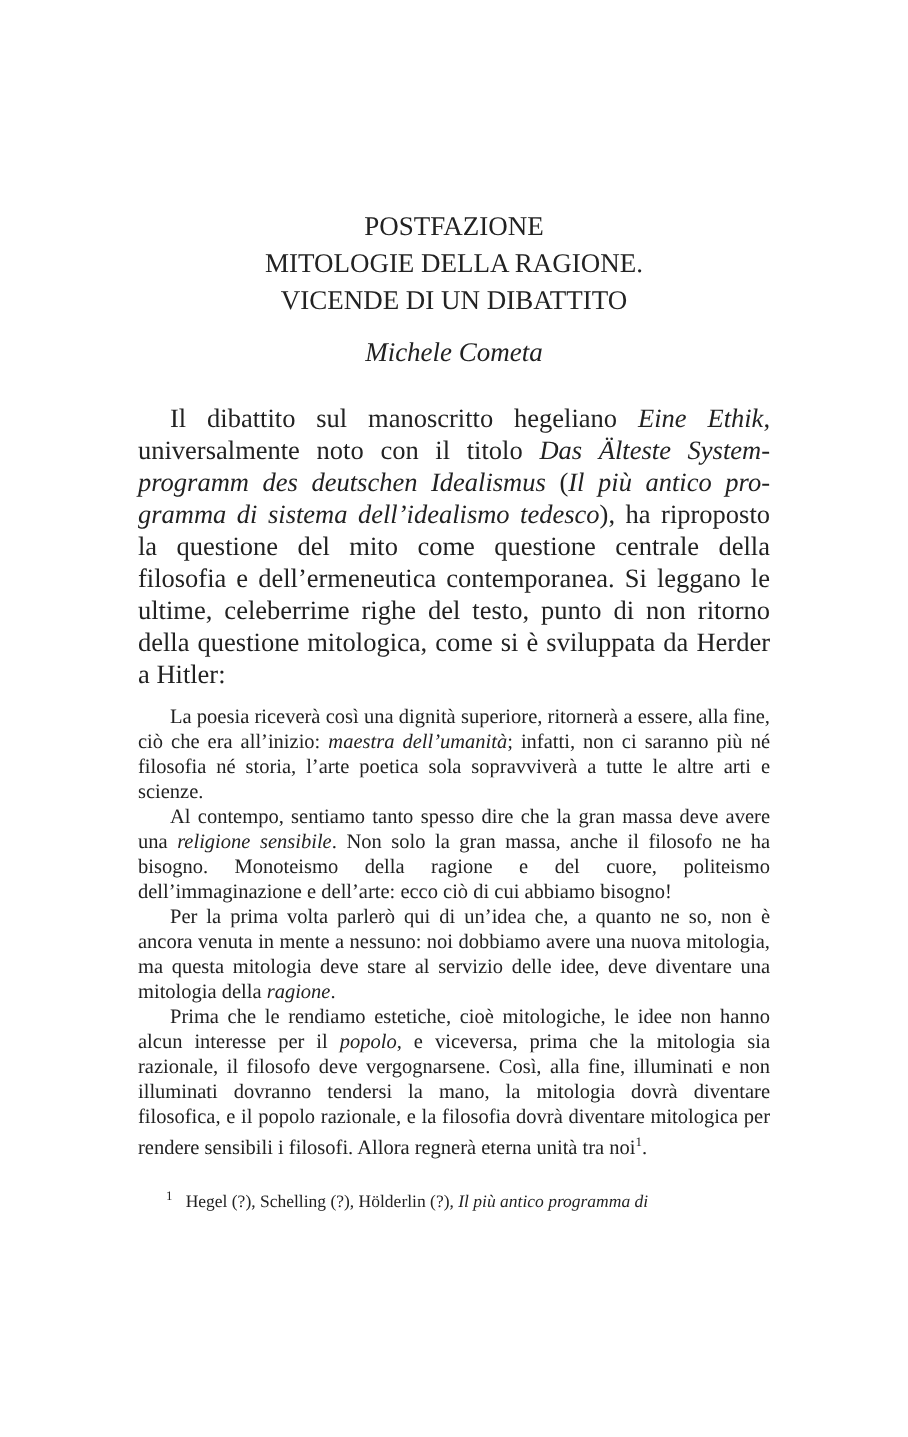POSTFAZIONE
MITOLOGIE DELLA RAGIONE.
VICENDE DI UN DIBATTITO
Michele Cometa
Il dibattito sul manoscritto hegeliano Eine Ethik, universalmente noto con il titolo Das Älteste System­programm des deutschen Idealismus (Il più antico pro­gramma di sistema dell’idealismo tedesco), ha ripropo­sto la questione del mito come questione centrale della filosofia e dell’ermeneutica contemporanea. Si leggano le ultime, celeberrime righe del testo, punto di non ri­torno della questione mitologica, come si è sviluppata da Herder a Hitler:
La poesia riceverà così una dignità superiore, ritornerà a essere, alla fine, ciò che era all’inizio: maestra dell’umanità; in­fatti, non ci saranno più né filosofia né storia, l’arte poetica so­la sopravviverà a tutte le altre arti e scienze.
Al contempo, sentiamo tanto spesso dire che la gran massa deve avere una religione sensibile. Non solo la gran massa, an­che il filosofo ne ha bisogno. Monoteismo della ragione e del cuore, politeismo dell’immaginazione e dell’arte: ecco ciò di cui abbiamo bisogno!
Per la prima volta parlerò qui di un’idea che, a quanto ne so, non è ancora venuta in mente a nessuno: noi dobbiamo avere una nuova mitologia, ma questa mitologia deve stare al servizio delle idee, deve diventare una mitologia della ragione.
Prima che le rendiamo estetiche, cioè mitologiche, le idee non hanno alcun interesse per il popolo, e viceversa, prima che la mitologia sia razionale, il filosofo deve vergognarsene. Così, alla fine, illuminati e non illuminati dovranno tendersi la ma­no, la mitologia dovrà diventare filosofica, e il popolo raziona­le, e la filosofia dovrà diventare mitologica per rendere sensi­bili i filosofi. Allora regnerà eterna unità tra noi<sup>1</sup>.
<sup>1</sup> Hegel (?), Schelling (?), Hölderlin (?), Il più antico programma di